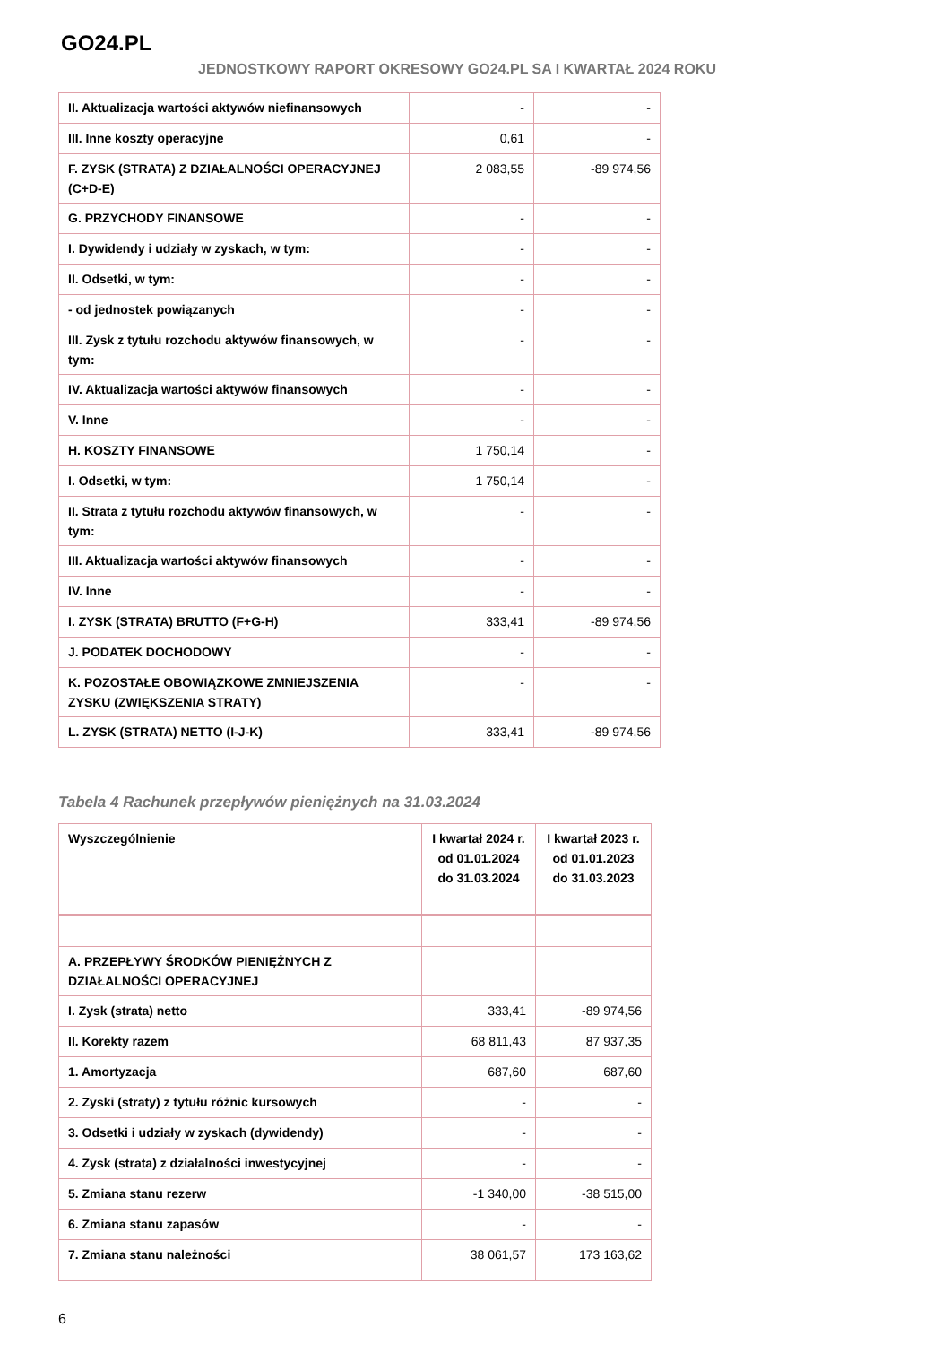GO24.PL
JEDNOSTKOWY RAPORT OKRESOWY GO24.PL SA I KWARTAŁ 2024 ROKU
| II. Aktualizacja wartości aktywów niefinansowych | - | - |
| III. Inne koszty operacyjne | 0,61 | - |
| F. ZYSK (STRATA) Z DZIAŁALNOŚCI OPERACYJNEJ (C+D-E) | 2 083,55 | -89 974,56 |
| G. PRZYCHODY FINANSOWE | - | - |
| I. Dywidendy i udziały w zyskach, w tym: | - | - |
| II. Odsetki, w tym: | - | - |
| - od jednostek powiązanych | - | - |
| III. Zysk z tytułu rozchodu aktywów finansowych, w tym: | - | - |
| IV. Aktualizacja wartości aktywów finansowych | - | - |
| V. Inne | - | - |
| H. KOSZTY FINANSOWE | 1 750,14 | - |
| I. Odsetki, w tym: | 1 750,14 | - |
| II. Strata z tytułu rozchodu aktywów finansowych, w tym: | - | - |
| III. Aktualizacja wartości aktywów finansowych | - | - |
| IV. Inne | - | - |
| I. ZYSK (STRATA) BRUTTO (F+G-H) | 333,41 | -89 974,56 |
| J. PODATEK DOCHODOWY | - | - |
| K. POZOSTAŁE OBOWIĄZKOWE ZMNIEJSZENIA ZYSKU (ZWIĘKSZENIA STRATY) | - | - |
| L. ZYSK (STRATA) NETTO (I-J-K) | 333,41 | -89 974,56 |
Tabela 4 Rachunek przepływów pieniężnych na 31.03.2024
| Wyszczególnienie | I kwartał 2024 r. od 01.01.2024 do 31.03.2024 | I kwartał 2023 r. od 01.01.2023 do 31.03.2023 |
| A. PRZEPŁYWY ŚRODKÓW PIENIĘŻNYCH Z DZIAŁALNOŚCI OPERACYJNEJ | | |
| I. Zysk (strata) netto | 333,41 | -89 974,56 |
| II. Korekty razem | 68 811,43 | 87 937,35 |
| 1. Amortyzacja | 687,60 | 687,60 |
| 2. Zyski (straty) z tytułu różnic kursowych | - | - |
| 3. Odsetki i udziały w zyskach (dywidendy) | - | - |
| 4. Zysk (strata) z działalności inwestycyjnej | - | - |
| 5. Zmiana stanu rezerw | -1 340,00 | -38 515,00 |
| 6. Zmiana stanu zapasów | - | - |
| 7. Zmiana stanu należności | 38 061,57 | 173 163,62 |
6